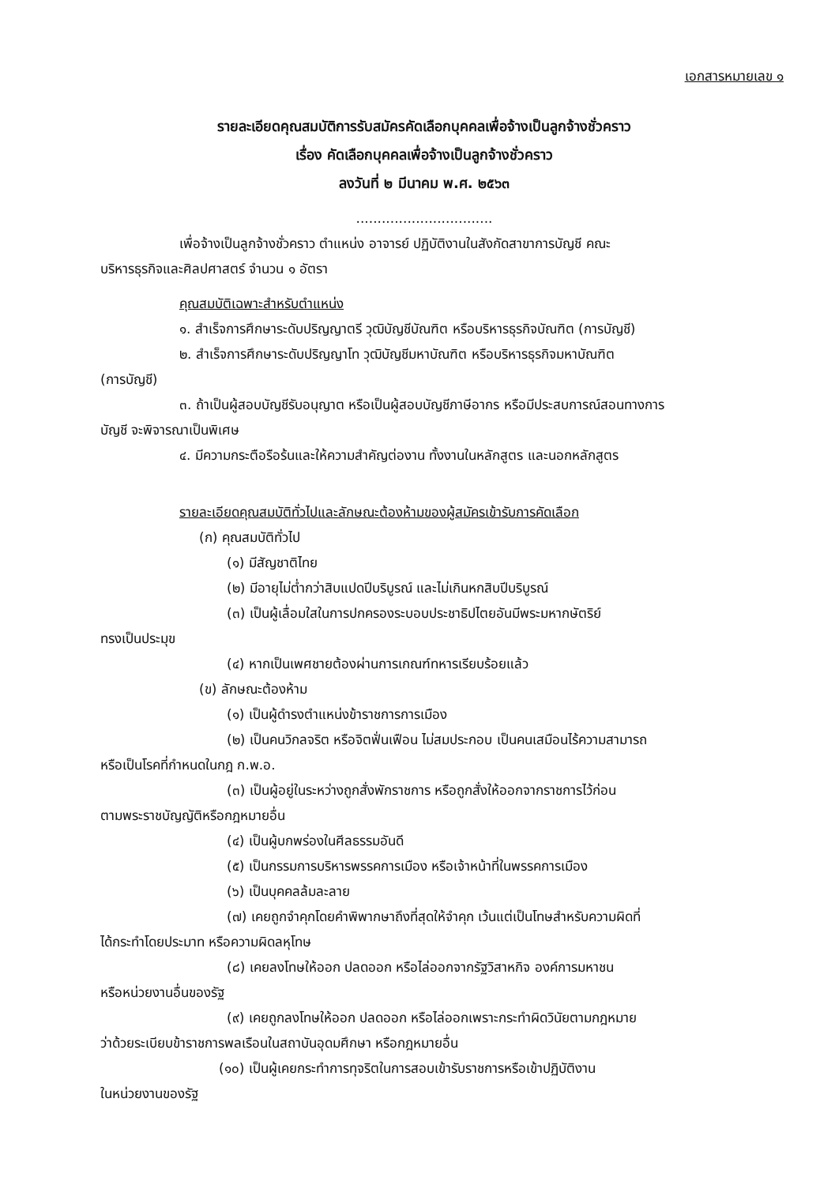เอกสารหมายเลข ๑
รายละเอียดคุณสมบัติการรับสมัครคัดเลือกบุคคลเพื่อจ้างเป็นลูกจ้างชั่วคราว
เรื่อง คัดเลือกบุคคลเพื่อจ้างเป็นลูกจ้างชั่วคราว
ลงวันที่ ๒ มีนาคม พ.ศ. ๒๕๖๓
................................
เพื่อจ้างเป็นลูกจ้างชั่วคราว ตำแหน่ง อาจารย์ ปฏิบัติงานในสังกัดสาขาการบัญชี คณะ
บริหารธุรกิจและศิลปศาสตร์ จำนวน ๑ อัตรา
คุณสมบัติเฉพาะสำหรับตำแหน่ง
๑. สำเร็จการศึกษาระดับปริญญาตรี วุฒิบัญชีบัณฑิต หรือบริหารธุรกิจบัณฑิต (การบัญชี)
๒. สำเร็จการศึกษาระดับปริญญาโท วุฒิบัญชีมหาบัณฑิต หรือบริหารธุรกิจมหาบัณฑิต
(การบัญชี)
๓. ถ้าเป็นผู้สอบบัญชีรับอนุญาต หรือเป็นผู้สอบบัญชีภาษีอากร หรือมีประสบการณ์สอนทางการ
บัญชี จะพิจารณาเป็นพิเศษ
๔. มีความกระตือรือร้นและให้ความสำคัญต่องาน ทั้งงานในหลักสูตร และนอกหลักสูตร
รายละเอียดคุณสมบัติทั่วไปและลักษณะต้องห้ามของผู้สมัครเข้ารับการคัดเลือก
(ก) คุณสมบัติทั่วไป
(๑) มีสัญชาติไทย
(๒) มีอายุไม่ต่ำกว่าสิบแปดปีบริบูรณ์ และไม่เกินหกสิบปีบริบูรณ์
(๓) เป็นผู้เลื่อมใสในการปกครองระบอบประชาธิปไตยอันมีพระมหากษัตริย์
ทรงเป็นประมุข
(๔) หากเป็นเพศชายต้องผ่านการเกณฑ์ทหารเรียบร้อยแล้ว
(ข) ลักษณะต้องห้าม
(๑) เป็นผู้ดำรงตำแหน่งข้าราชการการเมือง
(๒) เป็นคนวิกลจริต หรือจิตฟั่นเฟือน ไม่สมประกอบ เป็นคนเสมือนไร้ความสามารถ
หรือเป็นโรคที่กำหนดในกฎ ก.พ.อ.
(๓) เป็นผู้อยู่ในระหว่างถูกสั่งพักราชการ หรือถูกสั่งให้ออกจากราชการไว้ก่อน
ตามพระราชบัญญัติหรือกฎหมายอื่น
(๔) เป็นผู้บกพร่องในศีลธรรมอันดี
(๕) เป็นกรรมการบริหารพรรคการเมือง หรือเจ้าหน้าที่ในพรรคการเมือง
(๖) เป็นบุคคลล้มละลาย
(๗) เคยถูกจำคุกโดยคำพิพากษาถึงที่สุดให้จำคุก เว้นแต่เป็นโทษสำหรับความผิดที่
ได้กระทำโดยประมาท หรือความผิดลหุโทษ
(๘) เคยลงโทษให้ออก ปลดออก หรือไล่ออกจากรัฐวิสาหกิจ องค์การมหาชน
หรือหน่วยงานอื่นของรัฐ
(๙) เคยถูกลงโทษให้ออก ปลดออก หรือไล่ออกเพราะกระทำผิดวินัยตามกฎหมาย
ว่าด้วยระเบียบข้าราชการพลเรือนในสถาบันอุดมศึกษา หรือกฎหมายอื่น
(๑๐) เป็นผู้เคยกระทำการทุจริตในการสอบเข้ารับราชการหรือเข้าปฏิบัติงาน
ในหน่วยงานของรัฐ